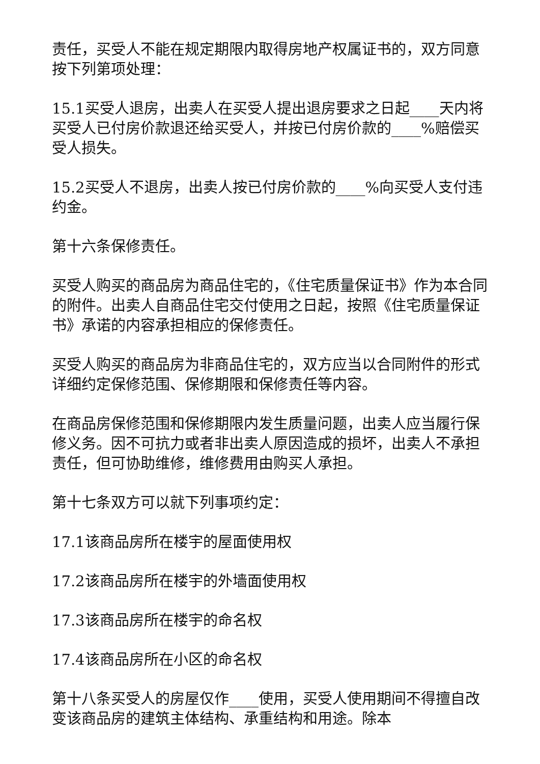责任，买受人不能在规定期限内取得房地产权属证书的，双方同意按下列第项处理：
15.1买受人退房，出卖人在买受人提出退房要求之日起____天内将买受人已付房价款退还给买受人，并按已付房价款的____%赔偿买受人损失。
15.2买受人不退房，出卖人按已付房价款的____%向买受人支付违约金。
第十六条保修责任。
买受人购买的商品房为商品住宅的，《住宅质量保证书》作为本合同的附件。出卖人自商品住宅交付使用之日起，按照《住宅质量保证书》承诺的内容承担相应的保修责任。
买受人购买的商品房为非商品住宅的，双方应当以合同附件的形式详细约定保修范围、保修期限和保修责任等内容。
在商品房保修范围和保修期限内发生质量问题，出卖人应当履行保修义务。因不可抗力或者非出卖人原因造成的损坏，出卖人不承担责任，但可协助维修，维修费用由购买人承担。
第十七条双方可以就下列事项约定：
17.1该商品房所在楼宇的屋面使用权
17.2该商品房所在楼宇的外墙面使用权
17.3该商品房所在楼宇的命名权
17.4该商品房所在小区的命名权
第十八条买受人的房屋仅作____使用，买受人使用期间不得擅自改变该商品房的建筑主体结构、承重结构和用途。除本